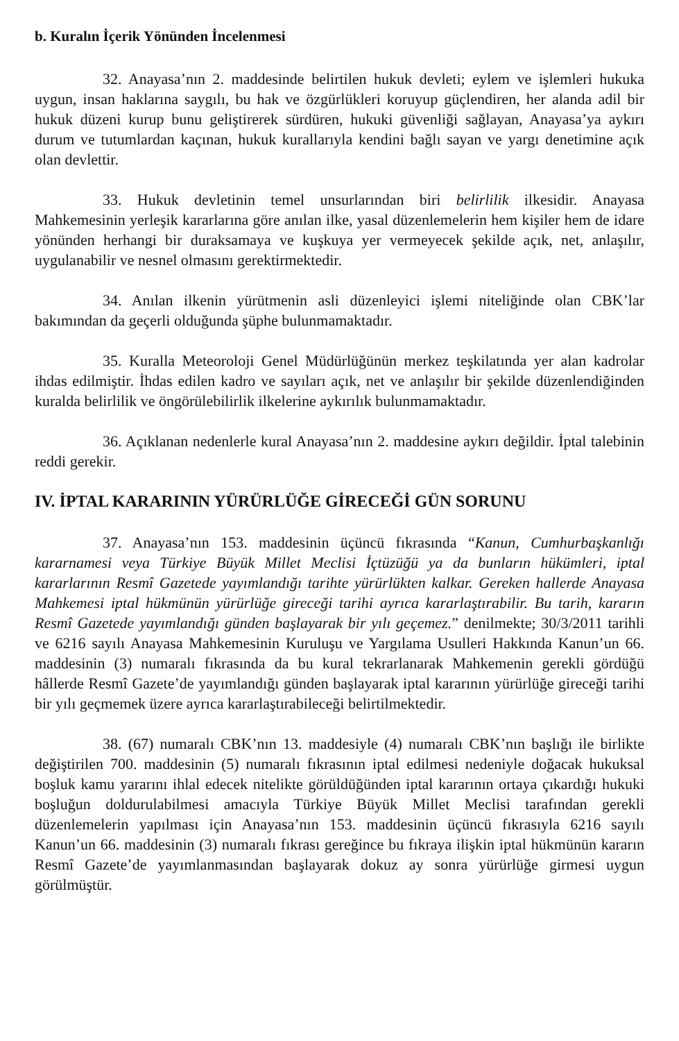b. Kuralın İçerik Yönünden İncelenmesi
32. Anayasa’nın 2. maddesinde belirtilen hukuk devleti; eylem ve işlemleri hukuka uygun, insan haklarına saygılı, bu hak ve özgürlükleri koruyup güçlendiren, her alanda adil bir hukuk düzeni kurup bunu geliştirerek sürdüren, hukuki güvenliği sağlayan, Anayasa’ya aykırı durum ve tutumlardan kaçınan, hukuk kurallarıyla kendini bağlı sayan ve yargı denetimine açık olan devlettir.
33. Hukuk devletinin temel unsurlarından biri belirlilik ilkesidir. Anayasa Mahkemesinin yerleşik kararlarına göre anılan ilke, yasal düzenlemelerin hem kişiler hem de idare yönünden herhangi bir duraksamaya ve kuşkuya yer vermeyecek şekilde açık, net, anlaşılır, uygulanabilir ve nesnel olmasını gerektirmektedir.
34. Anılan ilkenin yürütmenin asli düzenleyici işlemi niteliğinde olan CBK’lar bakımından da geçerli olduğunda şüphe bulunmamaktadır.
35. Kuralla Meteoroloji Genel Müdürlüğünün merkez teşkilatında yer alan kadrolar ihdas edilmiştir. İhdas edilen kadro ve sayıları açık, net ve anlaşılır bir şekilde düzenlendiğinden kuralda belirlilik ve öngörülebilirlik ilkelerine aykırılık bulunmamaktadır.
36. Açıklanan nedenlerle kural Anayasa’nın 2. maddesine aykırı değildir. İptal talebinin reddi gerekir.
IV. İPTAL KARARININ YÜRÜRLÜĞE GİRECEĞİ GÜN SORUNU
37. Anayasa’nın 153. maddesinin üçüncü fıkrasında “Kanun, Cumhurbaşkanlığı kararnamesi veya Türkiye Büyük Millet Meclisi İçtüzüğü ya da bunların hükümleri, iptal kararlarının Resmî Gazetede yayımlandığı tarihte yürürlükten kalkar. Gereken hallerde Anayasa Mahkemesi iptal hükmünün yürürlüğe gireceği tarihi ayrıca kararlaştırabilir. Bu tarih, kararın Resmî Gazetede yayımlandığı günden başlayarak bir yılı geçemez.” denilmekte; 30/3/2011 tarihli ve 6216 sayılı Anayasa Mahkemesinin Kuruluşu ve Yargılama Usulleri Hakkında Kanun’un 66. maddesinin (3) numaralı fıkrasında da bu kural tekrarlanarak Mahkemenin gerekli gördüğü hâllerde Resmî Gazete’de yayımlandığı günden başlayarak iptal kararının yürürlüğe gireceği tarihi bir yılı geçmemek üzere ayrıca kararlaştırabileceği belirtilmektedir.
38. (67) numaralı CBK’nın 13. maddesiyle (4) numaralı CBK’nın başlığı ile birlikte değiştirilen 700. maddesinin (5) numaralı fıkrasının iptal edilmesi nedeniyle doğacak hukuksal boşluk kamu yararını ihlal edecek nitelikte görüldüğünden iptal kararının ortaya çıkardığı hukuki boşluğun doldurulabilmesi amacıyla Türkiye Büyük Millet Meclisi tarafından gerekli düzenlemelerin yapılması için Anayasa’nın 153. maddesinin üçüncü fıkrasıyla 6216 sayılı Kanun’un 66. maddesinin (3) numaralı fıkrası gereğince bu fıkraya ilişkin iptal hükmünün kararın Resmî Gazete’de yayımlanmasından başlayarak dokuz ay sonra yürürlüğe girmesi uygun görülmüştür.